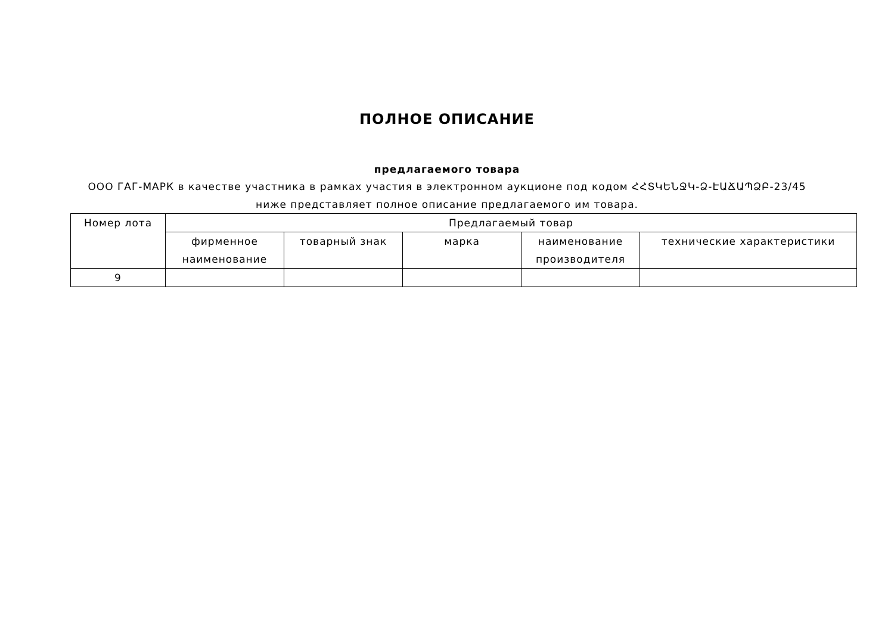ПОЛНОЕ ОПИСАНИЕ
предлагаемого товара
ООО ГАГ-МАРК в качестве участника в рамках участия в электронном аукционе под кодом ՀՀՏԿԵՆՋԿ-Ձ-ԷԱՃԱՊՁԲ-23/45 ниже представляет полное описание предлагаемого им товара.
| Номер лота | Предлагаемый товар | | | | |
| --- | --- | --- | --- | --- | --- |
| | фирменное наименование | товарный знак | марка | наименование производителя | технические характеристики |
| 9 | | | | | |